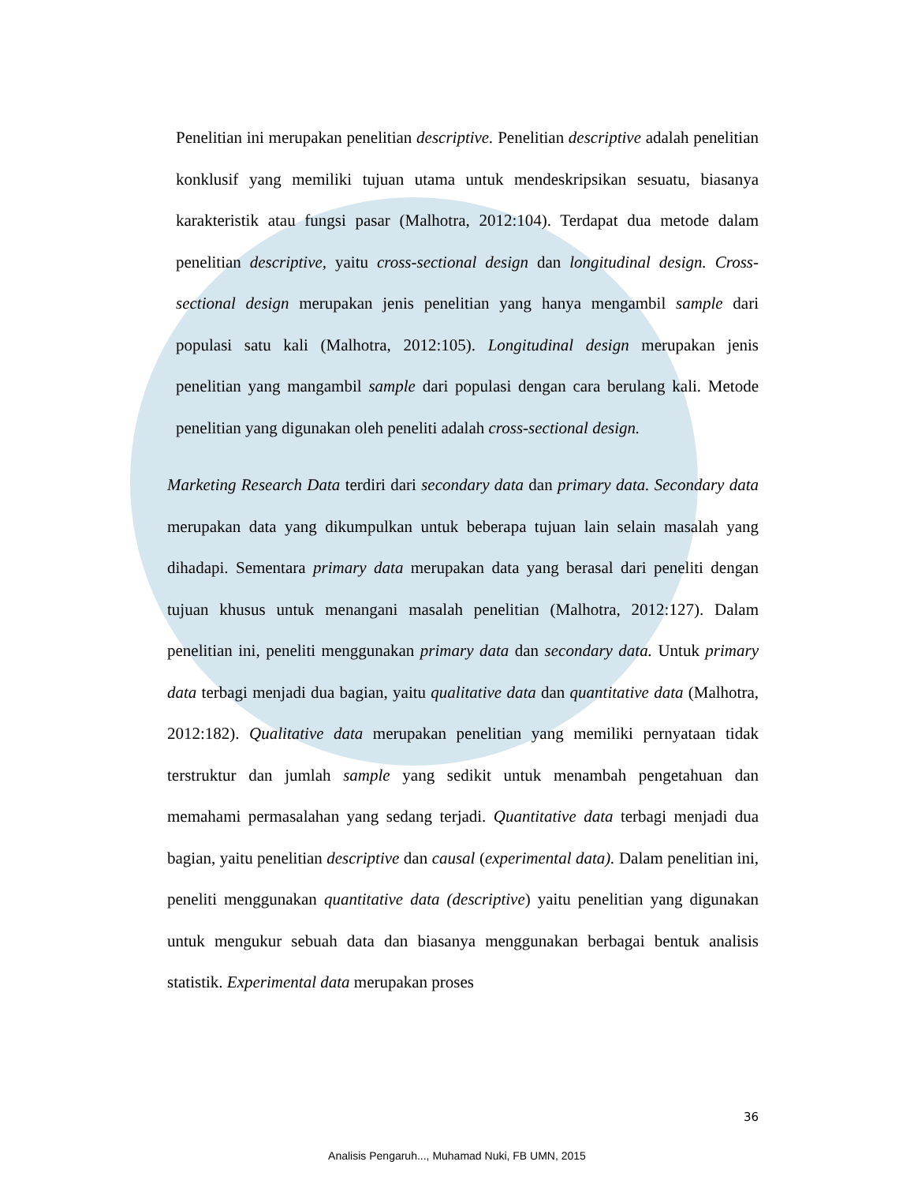Penelitian ini merupakan penelitian descriptive. Penelitian descriptive adalah penelitian konklusif yang memiliki tujuan utama untuk mendeskripsikan sesuatu, biasanya karakteristik atau fungsi pasar (Malhotra, 2012:104). Terdapat dua metode dalam penelitian descriptive, yaitu cross-sectional design dan longitudinal design. Cross-sectional design merupakan jenis penelitian yang hanya mengambil sample dari populasi satu kali (Malhotra, 2012:105). Longitudinal design merupakan jenis penelitian yang mangambil sample dari populasi dengan cara berulang kali. Metode penelitian yang digunakan oleh peneliti adalah cross-sectional design.
Marketing Research Data terdiri dari secondary data dan primary data. Secondary data merupakan data yang dikumpulkan untuk beberapa tujuan lain selain masalah yang dihadapi. Sementara primary data merupakan data yang berasal dari peneliti dengan tujuan khusus untuk menangani masalah penelitian (Malhotra, 2012:127). Dalam penelitian ini, peneliti menggunakan primary data dan secondary data. Untuk primary data terbagi menjadi dua bagian, yaitu qualitative data dan quantitative data (Malhotra, 2012:182). Qualitative data merupakan penelitian yang memiliki pernyataan tidak terstruktur dan jumlah sample yang sedikit untuk menambah pengetahuan dan memahami permasalahan yang sedang terjadi. Quantitative data terbagi menjadi dua bagian, yaitu penelitian descriptive dan causal (experimental data). Dalam penelitian ini, peneliti menggunakan quantitative data (descriptive) yaitu penelitian yang digunakan untuk mengukur sebuah data dan biasanya menggunakan berbagai bentuk analisis statistik. Experimental data merupakan proses
36
Analisis Pengaruh..., Muhamad Nuki, FB UMN, 2015